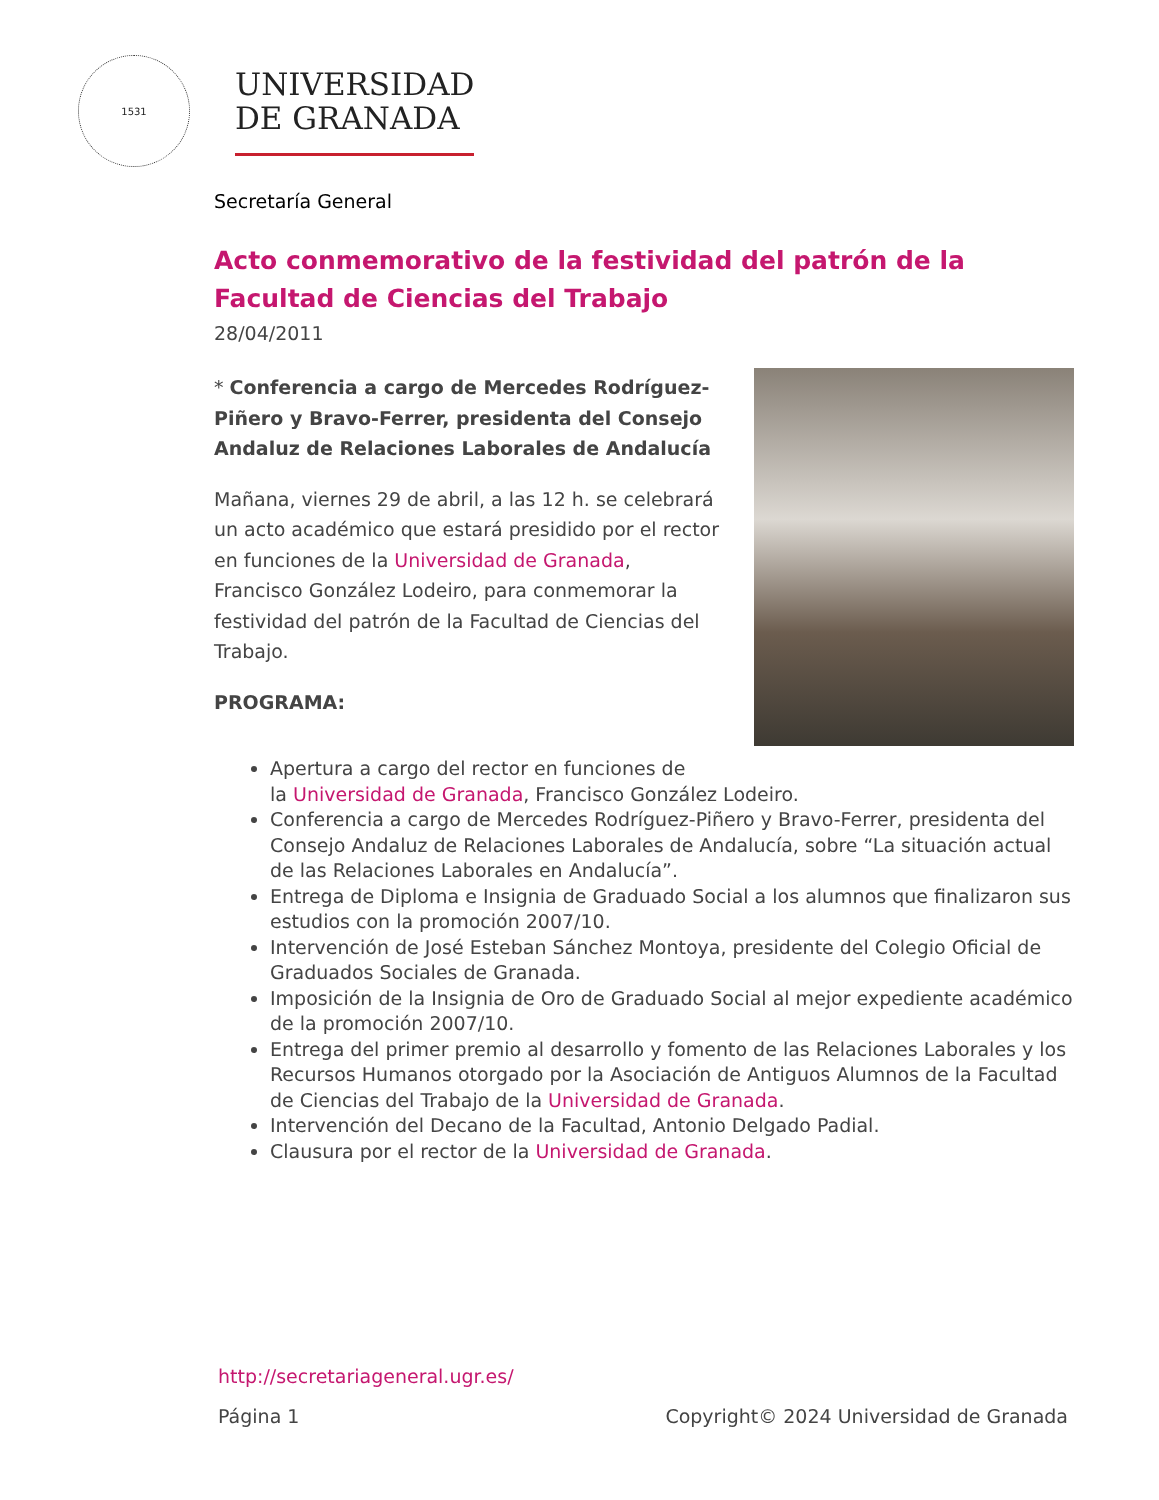1531
UNIVERSIDAD
DE GRANADA
Secretaría General
Acto conmemorativo de la festividad del patrón de la Facultad de Ciencias del Trabajo
28/04/2011
* Conferencia a cargo de Mercedes Rodríguez-Piñero y Bravo-Ferrer, presidenta del Consejo Andaluz de Relaciones Laborales de Andalucía
Mañana, viernes 29 de abril, a las 12 h. se celebrará un acto académico que estará presidido por el rector en funciones de la Universidad de Granada, Francisco González Lodeiro, para conmemorar la festividad del patrón de la Facultad de Ciencias del Trabajo.
PROGRAMA:
Apertura a cargo del rector en funciones de
la Universidad de Granada, Francisco González Lodeiro.
Conferencia a cargo de Mercedes Rodríguez-Piñero y Bravo-Ferrer, presidenta del Consejo Andaluz de Relaciones Laborales de Andalucía, sobre “La situación actual de las Relaciones Laborales en Andalucía”.
Entrega de Diploma e Insignia de Graduado Social a los alumnos que finalizaron sus estudios con la promoción 2007/10.
Intervención de José Esteban Sánchez Montoya, presidente del Colegio Oficial de Graduados Sociales de Granada.
Imposición de la Insignia de Oro de Graduado Social al mejor expediente académico de la promoción 2007/10.
Entrega del primer premio al desarrollo y fomento de las Relaciones Laborales y los Recursos Humanos otorgado por la Asociación de Antiguos Alumnos de la Facultad de Ciencias del Trabajo de la Universidad de Granada.
Intervención del Decano de la Facultad, Antonio Delgado Padial.
Clausura por el rector de la Universidad de Granada.
http://secretariageneral.ugr.es/
Página 1 Copyright© 2024 Universidad de Granada